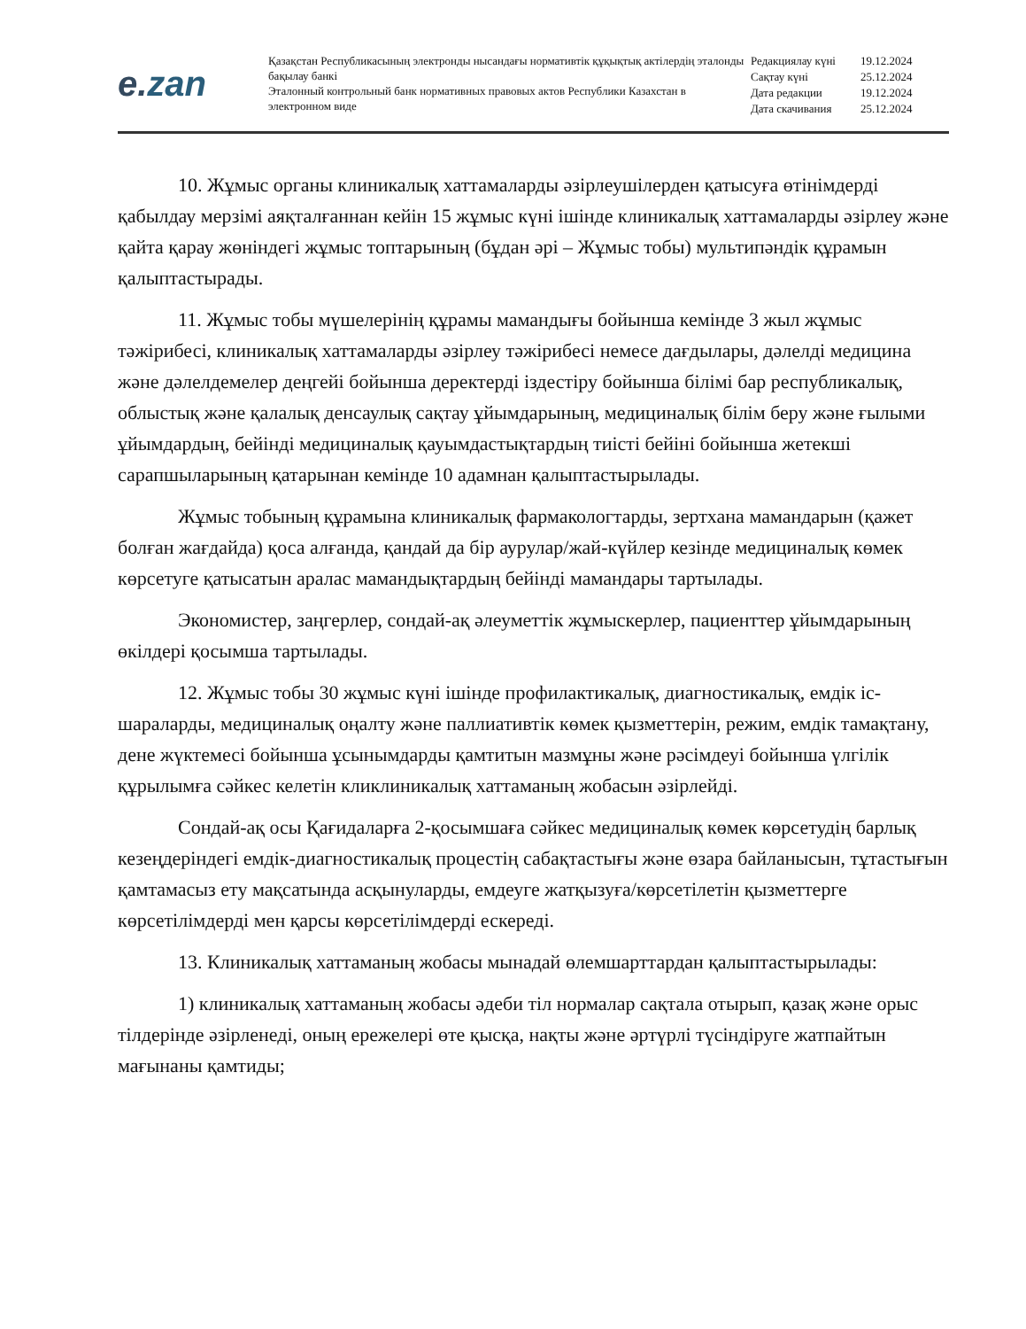e. zan
Қазақстан Республикасының электронды нысандағы нормативтік құқықтық актілердің эталонды бақылау банкі
Эталонный контрольный банк нормативных правовых актов Республики Казахстан в электронном виде
| Редакциялау күні | 19.12.2024 |
| Сақтау күні | 25.12.2024 |
| Дата редакции | 19.12.2024 |
| Дата скачивания | 25.12.2024 |
10. Жұмыс органы клиникалық хаттамаларды әзірлеушілерден қатысуға өтінімдерді қабылдау мерзімі аяқталғаннан кейін 15 жұмыс күні ішінде клиникалық хаттамаларды әзірлеу және қайта қарау жөніндегі жұмыс топтарының (бұдан әрі – Жұмыс тобы) мультипәндік құрамын қалыптастырады.
11. Жұмыс тобы мүшелерінің құрамы мамандығы бойынша кемінде 3 жыл жұмыс тәжірибесі, клиникалық хаттамаларды әзірлеу тәжірибесі немесе дағдылары, дәлелді медицина және дәлелдемелер деңгейі бойынша деректерді іздестіру бойынша білімі бар республикалық, облыстық және қалалық денсаулық сақтау ұйымдарының, медициналық білім беру және ғылыми ұйымдардың, бейінді медициналық қауымдастықтардың тиісті бейіні бойынша жетекші сарапшыларының қатарынан кемінде 10 адамнан қалыптастырылады.
Жұмыс тобының құрамына клиникалық фармакологтарды, зертхана мамандарын (қажет болған жағдайда) қоса алғанда, қандай да бір аурулар/жай-күйлер кезінде медициналық көмек көрсетуге қатысатын аралас мамандықтардың бейінді мамандары тартылады.
Экономистер, заңгерлер, сондай-ақ әлеуметтік жұмыскерлер, пациенттер ұйымдарының өкілдері қосымша тартылады.
12. Жұмыс тобы 30 жұмыс күні ішінде профилактикалық, диагностикалық, емдік іс-шараларды, медициналық оңалту және паллиативтік көмек қызметтерін, режим, емдік тамақтану, дене жүктемесі бойынша ұсынымдарды қамтитын мазмұны және рәсімдеуі бойынша үлгілік құрылымға сәйкес келетін кликлиникалық хаттаманың жобасын әзірлейді.
Сондай-ақ осы Қағидаларға 2-қосымшаға сәйкес медициналық көмек көрсетудің барлық кезеңдеріндегі емдік-диагностикалық процестің сабақтастығы және өзара байланысын, тұтастығын қамтамасыз ету мақсатында асқынуларды, емдеуге жатқызуға/көрсетілетін қызметтерге көрсетілімдерді мен қарсы көрсетілімдерді ескереді.
13. Клиникалық хаттаманың жобасы мынадай өлемшарттардан қалыптастырылады:
1) клиникалық хаттаманың жобасы әдеби тіл нормалар сақтала отырып, қазақ және орыс тілдерінде әзірленеді, оның ережелері өте қысқа, нақты және әртүрлі түсіндіруге жатпайтын мағынаны қамтиды;